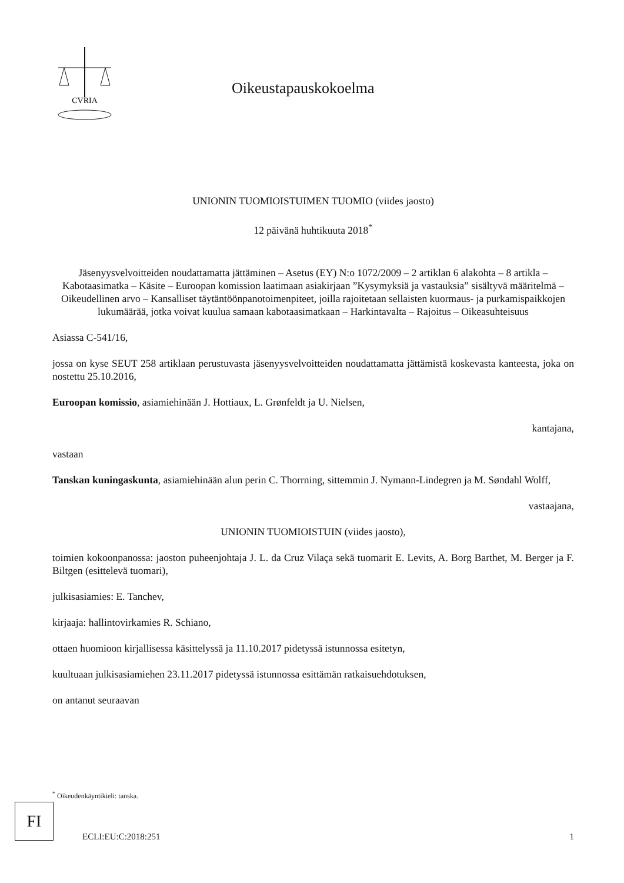CVRIA
Oikeustapauskokoelma
UNIONIN TUOMIOISTUIMEN TUOMIO (viides jaosto)
12 päivänä huhtikuuta 2018<sup>*</sup>
Jäsenyysvelvoitteiden noudattamatta jättäminen – Asetus (EY) N:o 1072/2009 – 2 artiklan 6 alakohta – 8 artikla – Kabotaasimatka – Käsite – Euroopan komission laatimaan asiakirjaan ”Kysymyksiä ja vastauksia” sisältyvä määritelmä – Oikeudellinen arvo – Kansalliset täytäntöönpanotoimenpiteet, joilla rajoitetaan sellaisten kuormaus- ja purkamispaikkojen lukumäärää, jotka voivat kuulua samaan kabotaasimatkaan – Harkintavalta – Rajoitus – Oikeasuhteisuus
Asiassa C-541/16,
jossa on kyse SEUT 258 artiklaan perustuvasta jäsenyysvelvoitteiden noudattamatta jättämistä koskevasta kanteesta, joka on nostettu 25.10.2016,
Euroopan komissio, asiamiehinään J. Hottiaux, L. Grønfeldt ja U. Nielsen,
kantajana,
vastaan
Tanskan kuningaskunta, asiamiehinään alun perin C. Thorrning, sittemmin J. Nymann-Lindegren ja M. Søndahl Wolff,
vastaajana,
UNIONIN TUOMIOISTUIN (viides jaosto),
toimien kokoonpanossa: jaoston puheenjohtaja J. L. da Cruz Vilaça sekä tuomarit E. Levits, A. Borg Barthet, M. Berger ja F. Biltgen (esittelevä tuomari),
julkisasiamies: E. Tanchev,
kirjaaja: hallintovirkamies R. Schiano,
ottaen huomioon kirjallisessa käsittelyssä ja 11.10.2017 pidetyssä istunnossa esitetyn,
kuultuaan julkisasiamiehen 23.11.2017 pidetyssä istunnossa esittämän ratkaisuehdotuksen,
on antanut seuraavan
<sup>*</sup> Oikeudenkäyntikieli: tanska.
FI
ECLI:EU:C:2018:251 1